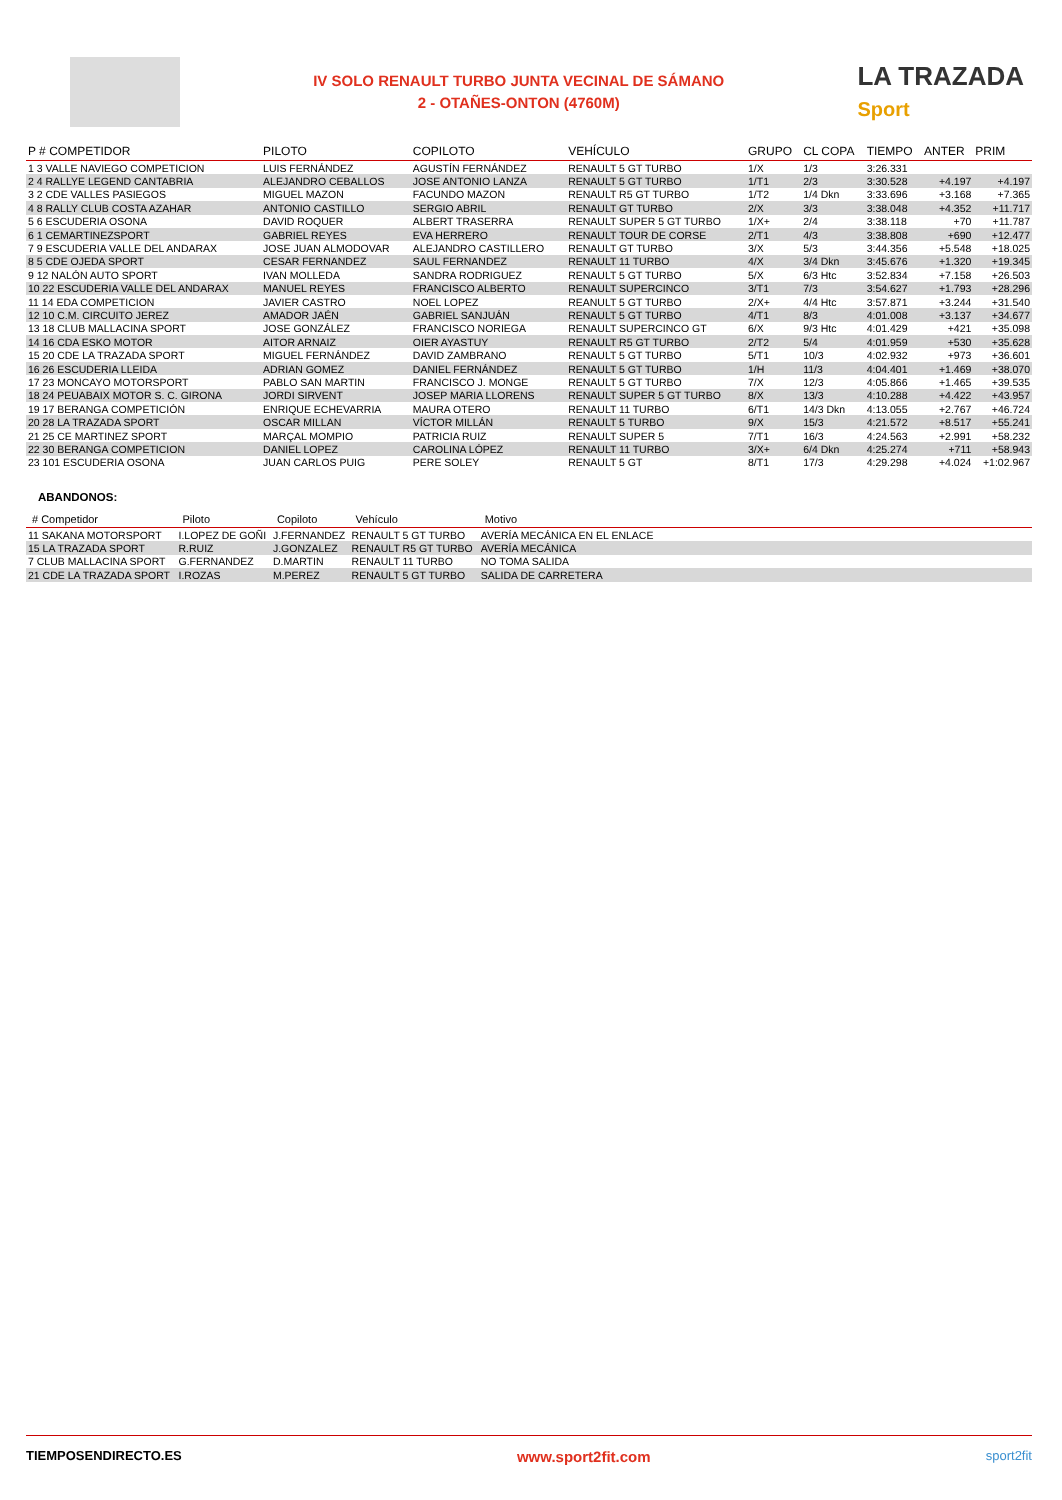IV SOLO RENAULT TURBO JUNTA VECINAL DE SÁMANO
2 - OTAÑES-ONTON (4760M)
LA TRAZADA
Sport
| P # COMPETIDOR | PILOTO | COPILOTO | VEHÍCULO | GRUPO | CL COPA | TIEMPO | ANTER | PRIM |
| --- | --- | --- | --- | --- | --- | --- | --- | --- |
| 1 3 VALLE NAVIEGO COMPETICION | LUIS FERNÁNDEZ | AGUSTÍN FERNÁNDEZ | RENAULT 5 GT TURBO | 1/X | 1/3 | 3:26.331 | | |
| 2 4 RALLYE LEGEND CANTABRIA | ALEJANDRO CEBALLOS | JOSE ANTONIO LANZA | RENAULT 5 GT TURBO | 1/T1 | 2/3 | 3:30.528 | +4.197 | +4.197 |
| 3 2 CDE VALLES PASIEGOS | MIGUEL MAZON | FACUNDO MAZON | RENAULT R5 GT TURBO | 1/T2 | 1/4 Dkn | 3:33.696 | +3.168 | +7.365 |
| 4 8 RALLY CLUB COSTA AZAHAR | ANTONIO CASTILLO | SERGIO ABRIL | RENAULT GT TURBO | 2/X | 3/3 | 3:38.048 | +4.352 | +11.717 |
| 5 6 ESCUDERIA OSONA | DAVID ROQUER | ALBERT TRASERRA | RENAULT SUPER 5 GT TURBO | 1/X+ | 2/4 | 3:38.118 | +70 | +11.787 |
| 6 1 CEMARTINEZSPORT | GABRIEL REYES | EVA HERRERO | RENAULT TOUR DE CORSE | 2/T1 | 4/3 | 3:38.808 | +690 | +12.477 |
| 7 9 ESCUDERIA VALLE DEL ANDARAX | JOSE JUAN ALMODOVAR | ALEJANDRO CASTILLERO | RENAULT GT TURBO | 3/X | 5/3 | 3:44.356 | +5.548 | +18.025 |
| 8 5 CDE OJEDA SPORT | CESAR FERNANDEZ | SAUL FERNANDEZ | RENAULT 11 TURBO | 4/X | 3/4 Dkn | 3:45.676 | +1.320 | +19.345 |
| 9 12 NALÓN AUTO SPORT | IVAN MOLLEDA | SANDRA RODRIGUEZ | RENAULT 5 GT TURBO | 5/X | 6/3 Htc | 3:52.834 | +7.158 | +26.503 |
| 10 22 ESCUDERIA VALLE DEL ANDARAX | MANUEL REYES | FRANCISCO ALBERTO | RENAULT SUPERCINCO | 3/T1 | 7/3 | 3:54.627 | +1.793 | +28.296 |
| 11 14 EDA COMPETICION | JAVIER CASTRO | NOEL LOPEZ | REANULT 5 GT TURBO | 2/X+ | 4/4 Htc | 3:57.871 | +3.244 | +31.540 |
| 12 10 C.M. CIRCUITO JEREZ | AMADOR JAÉN | GABRIEL SANJUÁN | RENAULT 5 GT TURBO | 4/T1 | 8/3 | 4:01.008 | +3.137 | +34.677 |
| 13 18 CLUB MALLACINA SPORT | JOSE GONZÁLEZ | FRANCISCO NORIEGA | RENAULT SUPERCINCO GT | 6/X | 9/3 Htc | 4:01.429 | +421 | +35.098 |
| 14 16 CDA ESKO MOTOR | AITOR ARNAIZ | OIER AYASTUY | RENAULT R5 GT TURBO | 2/T2 | 5/4 | 4:01.959 | +530 | +35.628 |
| 15 20 CDE LA TRAZADA SPORT | MIGUEL FERNÁNDEZ | DAVID ZAMBRANO | RENAULT 5 GT TURBO | 5/T1 | 10/3 | 4:02.932 | +973 | +36.601 |
| 16 26 ESCUDERIA LLEIDA | ADRIAN GOMEZ | DANIEL FERNÁNDEZ | RENAULT 5 GT TURBO | 1/H | 11/3 | 4:04.401 | +1.469 | +38.070 |
| 17 23 MONCAYO MOTORSPORT | PABLO SAN MARTIN | FRANCISCO J. MONGE | RENAULT 5 GT TURBO | 7/X | 12/3 | 4:05.866 | +1.465 | +39.535 |
| 18 24 PEUABAIX MOTOR S. C. GIRONA | JORDI SIRVENT | JOSEP MARIA LLORENS | RENAULT SUPER 5 GT TURBO | 8/X | 13/3 | 4:10.288 | +4.422 | +43.957 |
| 19 17 BERANGA COMPETICIÓN | ENRIQUE ECHEVARRIA | MAURA OTERO | RENAULT 11 TURBO | 6/T1 | 14/3 Dkn | 4:13.055 | +2.767 | +46.724 |
| 20 28 LA TRAZADA SPORT | OSCAR MILLAN | VÍCTOR MILLÁN | RENAULT 5 TURBO | 9/X | 15/3 | 4:21.572 | +8.517 | +55.241 |
| 21 25 CE MARTINEZ SPORT | MARÇAL MOMPIO | PATRICIA RUIZ | RENAULT SUPER 5 | 7/T1 | 16/3 | 4:24.563 | +2.991 | +58.232 |
| 22 30 BERANGA COMPETICION | DANIEL LOPEZ | CAROLINA LÓPEZ | RENAULT 11 TURBO | 3/X+ | 6/4 Dkn | 4:25.274 | +711 | +58.943 |
| 23 101 ESCUDERIA OSONA | JUAN CARLOS PUIG | PERE SOLEY | RENAULT 5 GT | 8/T1 | 17/3 | 4:29.298 | +4.024 | +1:02.967 |
ABANDONOS:
| # Competidor | Piloto | Copiloto | Vehículo | Motivo |
| --- | --- | --- | --- | --- |
| 11 SAKANA MOTORSPORT | I.LOPEZ DE GOÑI | J.FERNANDEZ | RENAULT 5 GT TURBO | AVERÍA MECÁNICA EN EL ENLACE |
| 15 LA TRAZADA SPORT | R.RUIZ | J.GONZALEZ | RENAULT R5 GT TURBO | AVERÍA MECÁNICA |
| 7 CLUB MALLACINA SPORT | G.FERNANDEZ | D.MARTIN | RENAULT 11 TURBO | NO TOMA SALIDA |
| 21 CDE LA TRAZADA SPORT | I.ROZAS | M.PEREZ | RENAULT 5 GT TURBO | SALIDA DE CARRETERA |
TIEMPOSENDIRECTO.ES www.sport2fit.com sport2fit